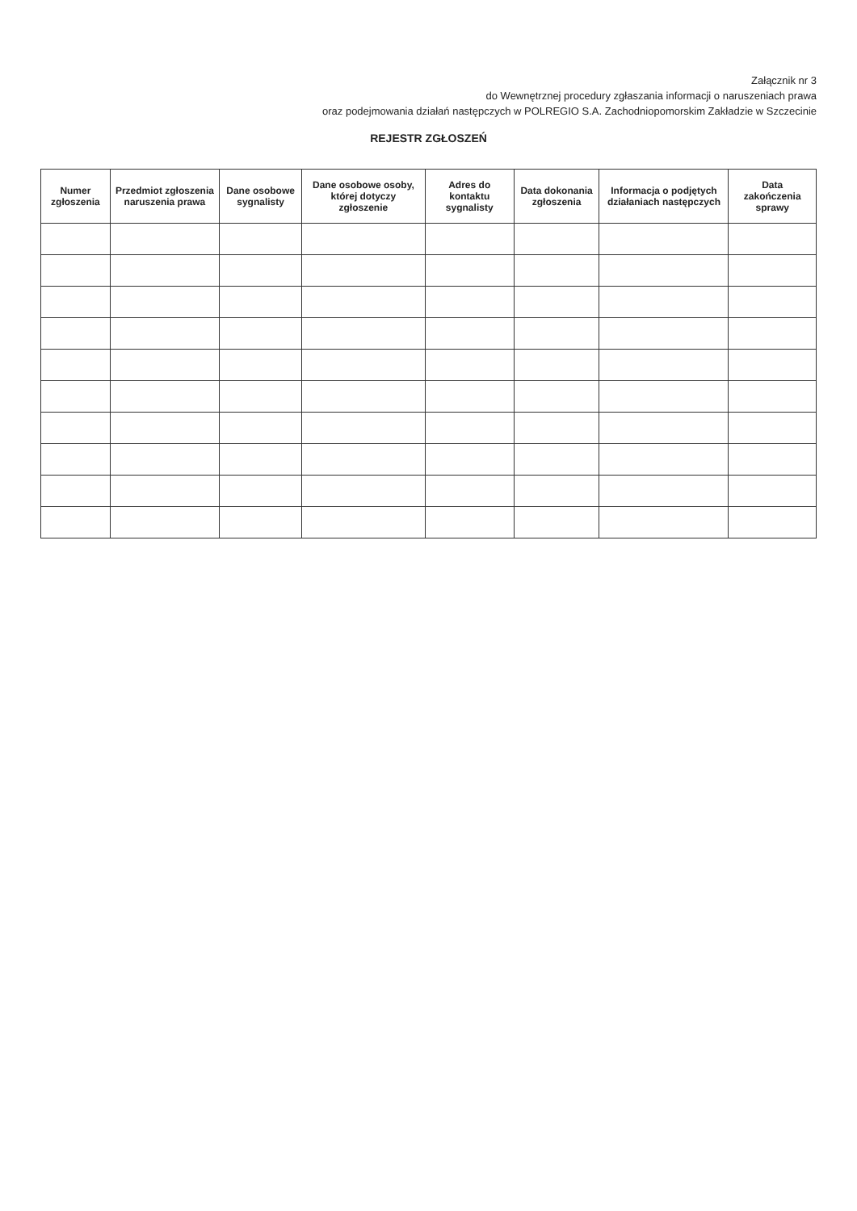Załącznik nr 3
do Wewnętrznej procedury zgłaszania informacji o naruszeniach prawa
oraz podejmowania działań następczych w POLREGIO S.A. Zachodniopomorskim Zakładzie w Szczecinie
REJESTR ZGŁOSZEŃ
| Numer zgłoszenia | Przedmiot zgłoszenia naruszenia prawa | Dane osobowe sygnalisty | Dane osobowe osoby, której dotyczy zgłoszenie | Adres do kontaktu sygnalisty | Data dokonania zgłoszenia | Informacja o podjętych działaniach następczych | Data zakończenia sprawy |
| --- | --- | --- | --- | --- | --- | --- | --- |